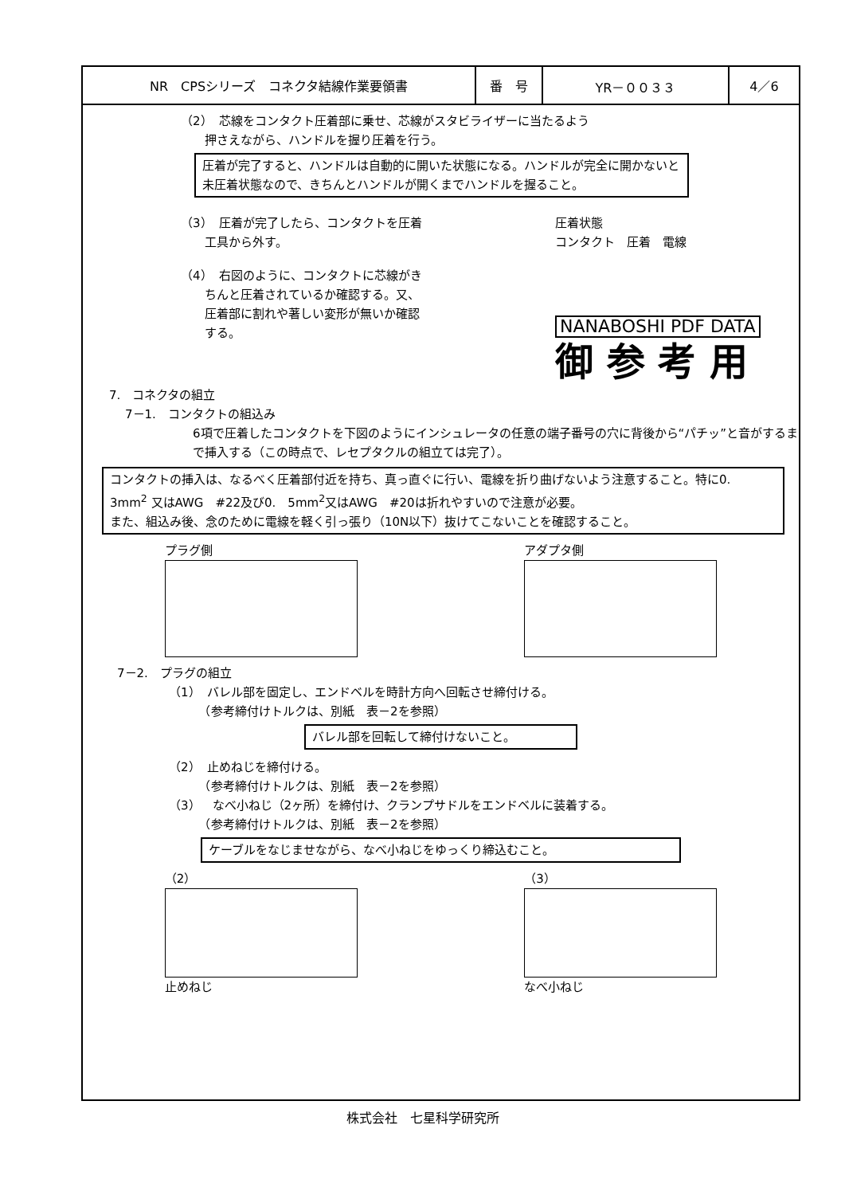| NR CPSシリーズ コネクタ結線作業要領書 | 番 号 | YR－００３３ | 4／6 |
（2）　芯線をコンタクト圧着部に乗せ、芯線がスタビライザーに当たるよう
　　押さえながら、ハンドルを握り圧着を行う。
圧着が完了すると、ハンドルは自動的に開いた状態になる。ハンドルが完全に開かないと未圧着状態なので、きちんとハンドルが開くまでハンドルを握ること。
（3）　圧着が完了したら、コンタクトを圧着
　　工具から外す。
（4）　右図のように、コンタクトに芯線がき
　　ちんと圧着されているか確認する。又、
　　圧着部に割れや著しい変形が無いか確認
　　する。
圧着状態
コンタクト　圧着　電線
NANABOSHI PDF DATA
御 参 考 用
7.　コネクタの組立
7－1.　コンタクトの組込み
6項で圧着したコンタクトを下図のようにインシュレータの任意の端子番号の穴に背後から“パチッ”と音がするまで挿入する（この時点で、レセプタクルの組立ては完了）。
コンタクトの挿入は、なるべく圧着部付近を持ち、真っ直ぐに行い、電線を折り曲げないよう注意すること。特に0.　3mm<sup>2</sup> 又はAWG　#22及び0.　5mm<sup>2</sup>又はAWG　#20は折れやすいので注意が必要。
また、組込み後、念のために電線を軽く引っ張り（10N以下）抜けてこないことを確認すること。
プラグ側 アダプタ側
7－2.　プラグの組立
（1）　バレル部を固定し、エンドベルを時計方向へ回転させ締付ける。
　　　（参考締付けトルクは、別紙　表－2を参照）
バレル部を回転して締付けないこと。
（2）　止めねじを締付ける。
　　　（参考締付けトルクは、別紙　表－2を参照）
（3）　なべ小ねじ（2ヶ所）を締付け、クランプサドルをエンドベルに装着する。
　　　（参考締付けトルクは、別紙　表－2を参照）
ケーブルをなじませながら、なべ小ねじをゆっくり締込むこと。
（2）
止めねじ
（3）
なべ小ねじ
株式会社　七星科学研究所